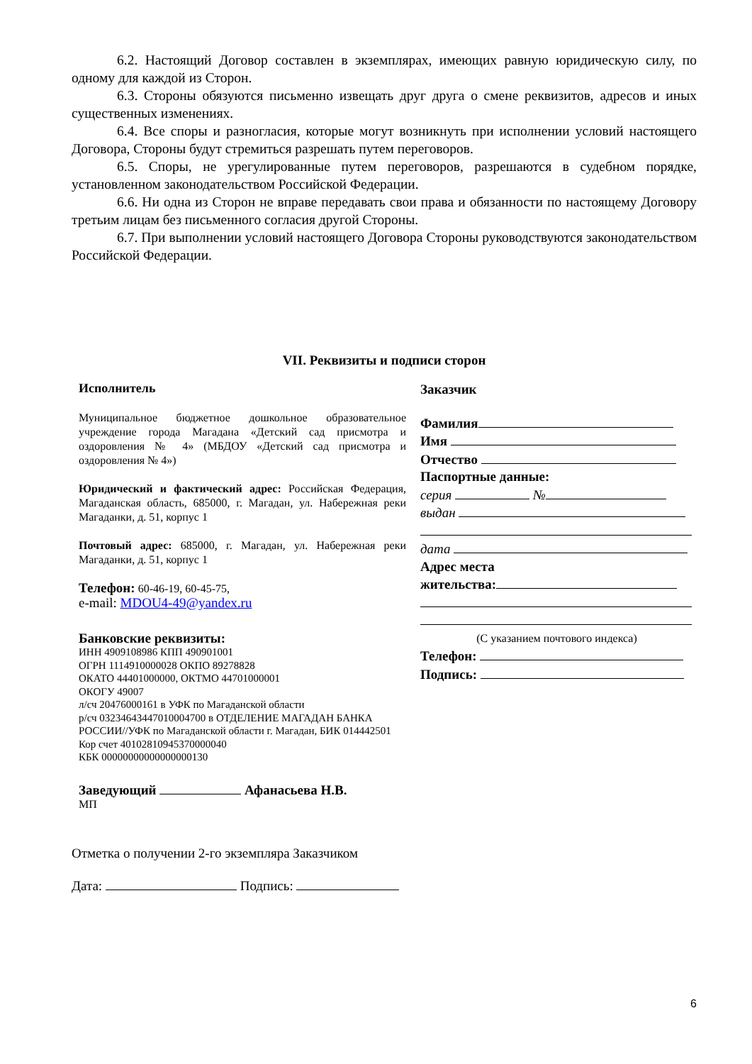6.2. Настоящий Договор составлен в экземплярах, имеющих равную юридическую силу, по одному для каждой из Сторон.
6.3. Стороны обязуются письменно извещать друг друга о смене реквизитов, адресов и иных существенных изменениях.
6.4. Все споры и разногласия, которые могут возникнуть при исполнении условий настоящего Договора, Стороны будут стремиться разрешать путем переговоров.
6.5. Споры, не урегулированные путем переговоров, разрешаются в судебном порядке, установленном законодательством Российской Федерации.
6.6. Ни одна из Сторон не вправе передавать свои права и обязанности по настоящему Договору третьим лицам без письменного согласия другой Стороны.
6.7. При выполнении условий настоящего Договора Стороны руководствуются законодательством Российской Федерации.
VII. Реквизиты и подписи сторон
Исполнитель
Муниципальное бюджетное дошкольное образовательное учреждение города Магадана «Детский сад присмотра и оздоровления № 4» (МБДОУ «Детский сад присмотра и оздоровления № 4»)
Юридический и фактический адрес: Российская Федерация, Магаданская область, 685000, г. Магадан, ул. Набережная реки Магаданки, д. 51, корпус 1
Почтовый адрес: 685000, г. Магадан, ул. Набережная реки Магаданки, д. 51, корпус 1
Телефон: 60-46-19, 60-45-75,
e-mail: MDOU4-49@yandex.ru
Банковские реквизиты:
ИНН 4909108986 КПП 490901001
ОГРН 1114910000028 ОКПО 89278828
ОКАТО 44401000000, ОКТМО 44701000001
ОКОГУ 49007
л/сч 20476000161 в УФК по Магаданской области
р/сч 03234643447010004700 в ОТДЕЛЕНИЕ МАГАДАН БАНКА РОССИИ//УФК по Магаданской области г. Магадан, БИК 014442501
Кор счет 40102810945370000040
КБК 00000000000000000130
Заведующий Афанасьева Н.В.
МП
Заказчик
Фамилия
Имя
Отчество
Паспортные данные:
серия №
выдан
дата
Адрес места
жительства:
(С указанием почтового индекса)
Телефон:
Подпись:
Отметка о получении 2-го экземпляра Заказчиком
Дата: Подпись:
6